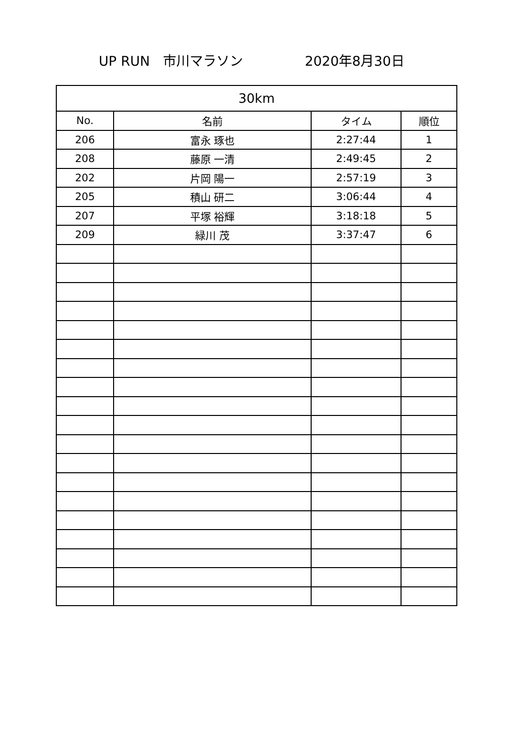UP RUN　市川マラソン 2020年8月30日
| 30km | | | |
| --- | --- | --- | --- |
| No. | 名前 | タイム | 順位 |
| 206 | 富永 琢也 | 2:27:44 | 1 |
| 208 | 藤原 一清 | 2:49:45 | 2 |
| 202 | 片岡 陽一 | 2:57:19 | 3 |
| 205 | 積山 研二 | 3:06:44 | 4 |
| 207 | 平塚 裕輝 | 3:18:18 | 5 |
| 209 | 緑川 茂 | 3:37:47 | 6 |